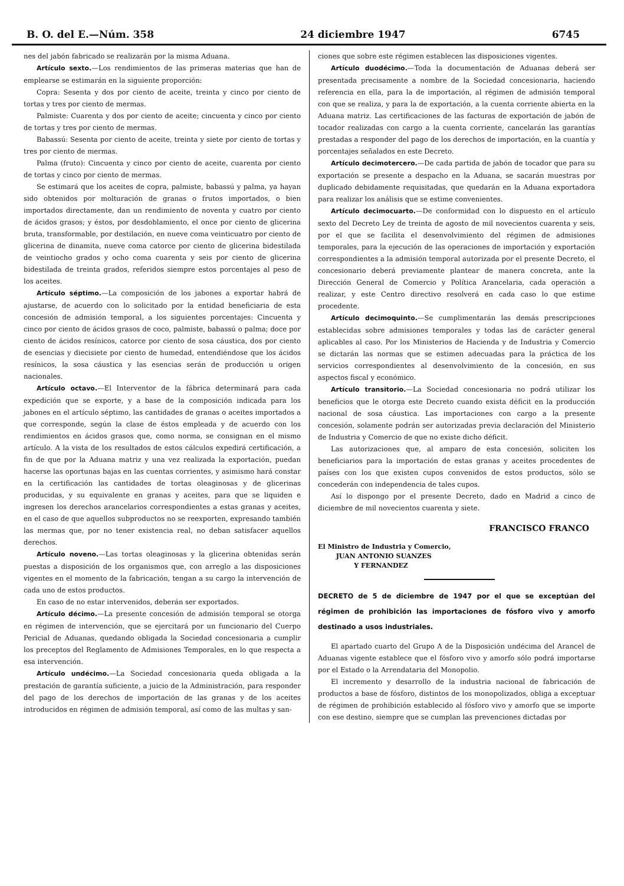B. O. del E.—Núm. 358 24 diciembre 1947 6745
nes del jabón fabricado se realizarán por la misma Aduana.
Artículo sexto.—Los rendimientos de las primeras materias que han de emplearse se estimarán en la siguiente proporción:
Copra: Sesenta y dos por ciento de aceite, treinta y cinco por ciento de tortas y tres por ciento de mermas.
Palmiste: Cuarenta y dos por ciento de aceite; cincuenta y cinco por ciento de tortas y tres por ciento de mermas.
Babassú: Sesenta por ciento de aceite, treinta y siete por ciento de tortas y tres por ciento de mermas.
Palma (fruto): Cincuenta y cinco por ciento de aceite, cuarenta por ciento de tortas y cinco por ciento de mermas.
Se estimará que los aceites de copra, palmiste, babassú y palma, ya hayan sido obtenidos por molturación de granas o frutos importados, o bien importados directamente, dan un rendimiento de noventa y cuatro por ciento de ácidos grasos; y éstos, por desdoblamiento, el once por ciento de glicerina bruta, transformable, por destilación, en nueve coma veinticuatro por ciento de glicerina de dinamita, nueve coma catorce por ciento de glicerina bidestilada de veintiocho grados y ocho coma cuarenta y seis por ciento de glicerina bidestilada de treinta grados, referidos siempre estos porcentajes al peso de los aceites.
Artículo séptimo.—La composición de los jabones a exportar habrá de ajustarse, de acuerdo con lo solicitado por la entidad beneficiaria de esta concesión de admisión temporal, a los siguientes porcentajes: Cincuenta y cinco por ciento de ácidos grasos de coco, palmiste, babassú o palma; doce por ciento de ácidos resínicos, catorce por ciento de sosa cáustica, dos por ciento de esencias y diecisiete por ciento de humedad, entendiéndose que los ácidos resínicos, la sosa cáustica y las esencias serán de producción u origen nacionales.
Artículo octavo.—El Interventor de la fábrica determinará para cada expedición que se exporte, y a base de la composición indicada para los jabones en el artículo séptimo, las cantidades de granas o aceites importados a que corresponde, según la clase de éstos empleada y de acuerdo con los rendimientos en ácidos grasos que, como norma, se consignan en el mismo artículo. A la vista de los resultados de estos cálculos expedirá certificación, a fin de que por la Aduana matriz y una vez realizada la exportación, puedan hacerse las oportunas bajas en las cuentas corrientes, y asimismo hará constar en la certificación las cantidades de tortas oleaginosas y de glicerinas producidas, y su equivalente en granas y aceites, para que se liquiden e ingresen los derechos arancelarios correspondientes a estas granas y aceites, en el caso de que aquellos subproductos no se reexporten, expresando también las mermas que, por no tener existencia real, no deban satisfacer aquellos derechos.
Artículo noveno.—Las tortas oleaginosas y la glicerina obtenidas serán puestas a disposición de los organismos que, con arreglo a las disposiciones vigentes en el momento de la fabricación, tengan a su cargo la intervención de cada uno de estos productos.
En caso de no estar intervenidos, deberán ser exportados.
Artículo décimo.—La presente concesión de admisión temporal se otorga en régimen de intervención, que se ejercitará por un funcionario del Cuerpo Pericial de Aduanas, quedando obligada la Sociedad concesionaria a cumplir los preceptos del Reglamento de Admisiones Temporales, en lo que respecta a esa intervención.
Artículo undécimo.—La Sociedad concesionaria queda obligada a la prestación de garantía suficiente, a juicio de la Administración, para responder del pago de los derechos de importación de las granas y de los aceites introducidos en régimen de admisión temporal, así como de las multas y san-
ciones que sobre este régimen establecen las disposiciones vigentes.
Artículo duodécimo.—Toda la documentación de Aduanas deberá ser presentada precisamente a nombre de la Sociedad concesionaria, haciendo referencia en ella, para la de importación, al régimen de admisión temporal con que se realiza, y para la de exportación, a la cuenta corriente abierta en la Aduana matriz. Las certificaciones de las facturas de exportación de jabón de tocador realizadas con cargo a la cuenta corriente, cancelarán las garantías prestadas a responder del pago de los derechos de importación, en la cuantía y porcentajes señalados en este Decreto.
Artículo decimotercero.—De cada partida de jabón de tocador que para su exportación se presente a despacho en la Aduana, se sacarán muestras por duplicado debidamente requisitadas, que quedarán en la Aduana exportadora para realizar los análisis que se estime convenientes.
Artículo decimocuarto.—De conformidad con lo dispuesto en el artículo sexto del Decreto Ley de treinta de agosto de mil novecientos cuarenta y seis, por el que se facilita el desenvolvimiento del régimen de admisiones temporales, para la ejecución de las operaciones de importación y exportación correspondientes a la admisión temporal autorizada por el presente Decreto, el concesionario deberá previamente plantear de manera concreta, ante la Dirección General de Comercio y Política Arancelaria, cada operación a realizar, y este Centro directivo resolverá en cada caso lo que estime procedente.
Artículo decimoquinto.—Se cumplimentarán las demás prescripciones establecidas sobre admisiones temporales y todas las de carácter general aplicables al caso. Por los Ministerios de Hacienda y de Industria y Comercio se dictarán las normas que se estimen adecuadas para la práctica de los servicios correspondientes al desenvolvimiento de la concesión, en sus aspectos fiscal y económico.
Artículo transitorio.—La Sociedad concesionaria no podrá utilizar los beneficios que le otorga este Decreto cuando exista déficit en la producción nacional de sosa cáustica. Las importaciones con cargo a la presente concesión, solamente podrán ser autorizadas previa declaración del Ministerio de Industria y Comercio de que no existe dicho déficit.
Las autorizaciones que, al amparo de esta concesión, soliciten los beneficiarios para la importación de estas granas y aceites procedentes de países con los que existen cupos convenidos de estos productos, sólo se concederán con independencia de tales cupos.
Así lo dispongo por el presente Decreto, dado en Madrid a cinco de diciembre de mil novecientos cuarenta y siete.
FRANCISCO FRANCO
El Ministro de Industria y Comercio,
JUAN ANTONIO SUANZES
Y FERNANDEZ
DECRETO de 5 de diciembre de 1947 por el que se exceptúan del régimen de prohibición las importaciones de fósforo vivo y amorfo destinado a usos industriales.
El apartado cuarto del Grupo A de la Disposición undécima del Arancel de Aduanas vigente establece que el fósforo vivo y amorfo sólo podrá importarse por el Estado o la Arrendataria del Monopolio.
El incremento y desarrollo de la industria nacional de fabricación de productos a base de fósforo, distintos de los monopolizados, obliga a exceptuar de régimen de prohibición establecido al fósforo vivo y amorfo que se importe con ese destino, siempre que se cumplan las prevenciones dictadas por